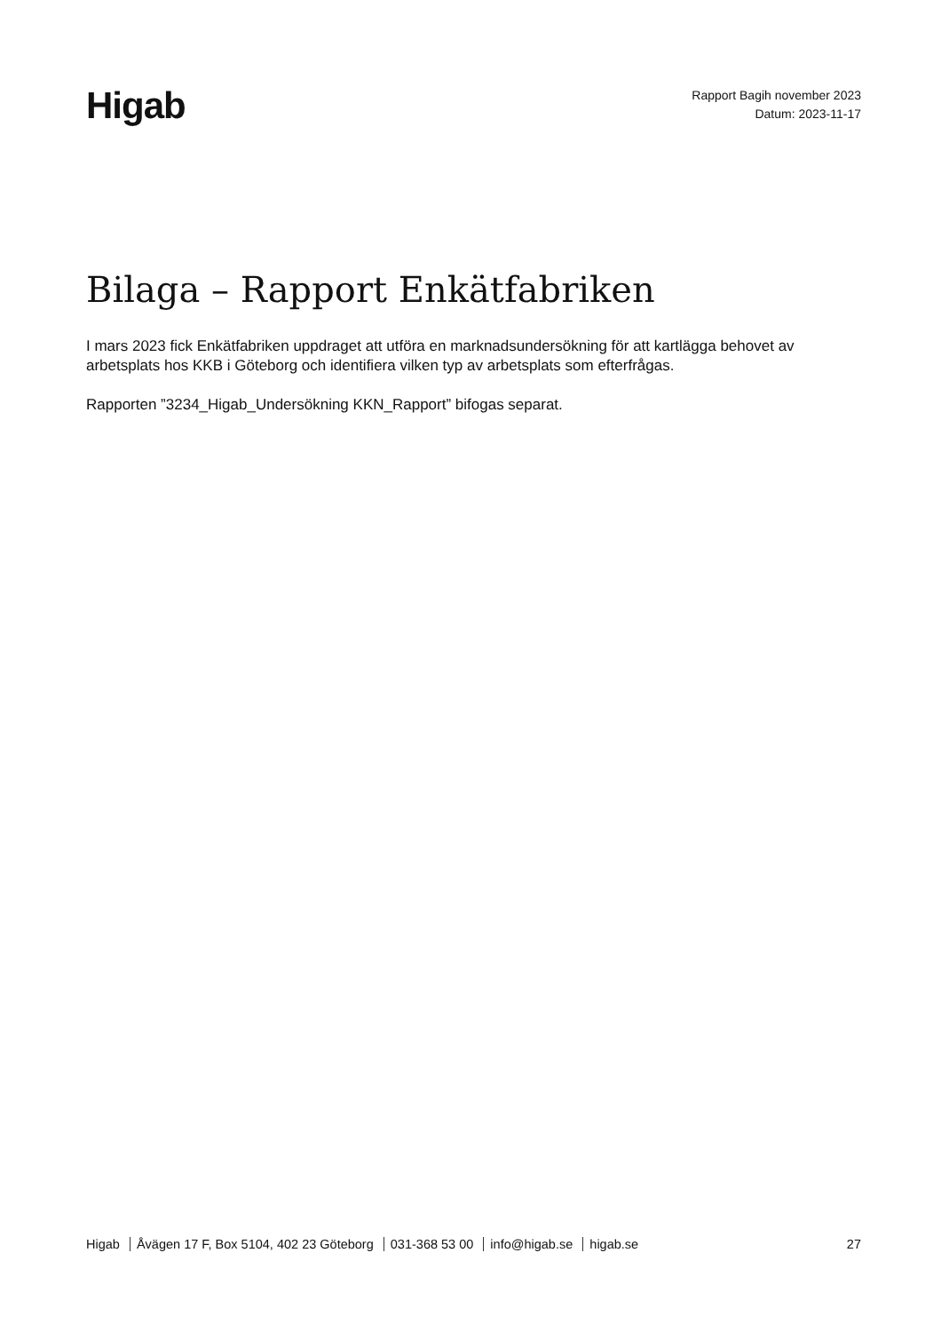Higab
Rapport Bagih november 2023
Datum: 2023-11-17
Bilaga – Rapport Enkätfabriken
I mars 2023 fick Enkätfabriken uppdraget att utföra en marknadsundersökning för att kartlägga behovet av arbetsplats hos KKB i Göteborg och identifiera vilken typ av arbetsplats som efterfrågas.
Rapporten ”3234_Higab_Undersökning KKN_Rapport” bifogas separat.
Higab Åvägen 17 F, Box 5104, 402 23 Göteborg 031-368 53 00 info@higab.se higab.se
27